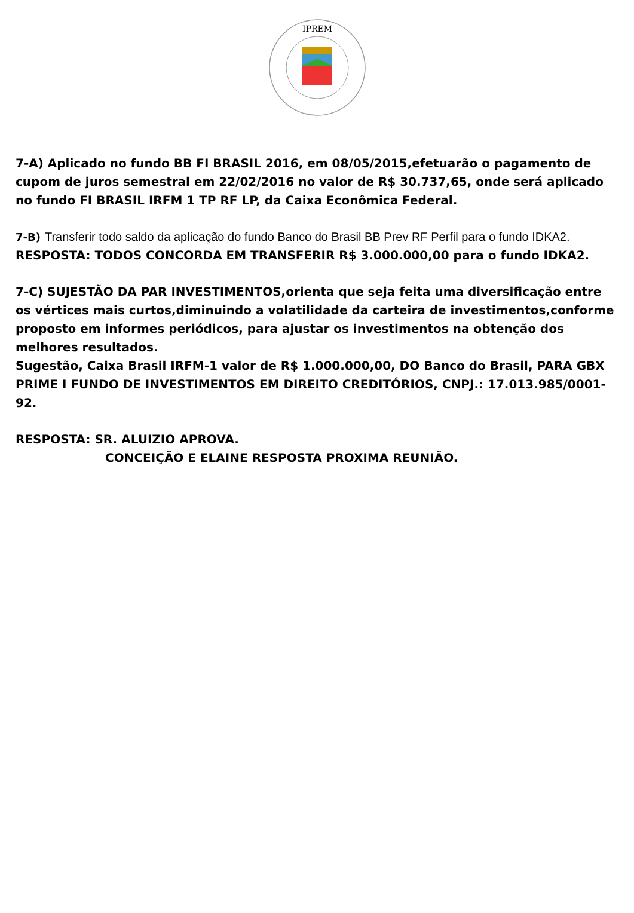IPREM
7-A) Aplicado no fundo BB FI BRASIL 2016, em 08/05/2015,efetuarão o pagamento de cupom de juros semestral em 22/02/2016 no valor de R$ 30.737,65, onde será aplicado no fundo FI BRASIL IRFM 1 TP RF LP, da Caixa Econômica Federal.
7-B) Transferir todo saldo da aplicação do fundo Banco do Brasil BB Prev RF Perfil para o fundo IDKA2.
RESPOSTA: TODOS CONCORDA EM TRANSFERIR R$ 3.000.000,00 para o fundo IDKA2.
7-C) SUJESTÃO DA PAR INVESTIMENTOS,orienta que seja feita uma diversificação entre os vértices mais curtos,diminuindo a volatilidade da carteira de investimentos,conforme proposto em informes periódicos, para ajustar os investimentos na obtenção dos melhores resultados.
Sugestão, Caixa Brasil IRFM-1 valor de R$ 1.000.000,00, DO Banco do Brasil, PARA GBX PRIME I FUNDO DE INVESTIMENTOS EM DIREITO CREDITÓRIOS, CNPJ.: 17.013.985/0001-92.
RESPOSTA: SR. ALUIZIO APROVA.
CONCEIÇÃO E ELAINE RESPOSTA PROXIMA REUNIÃO.